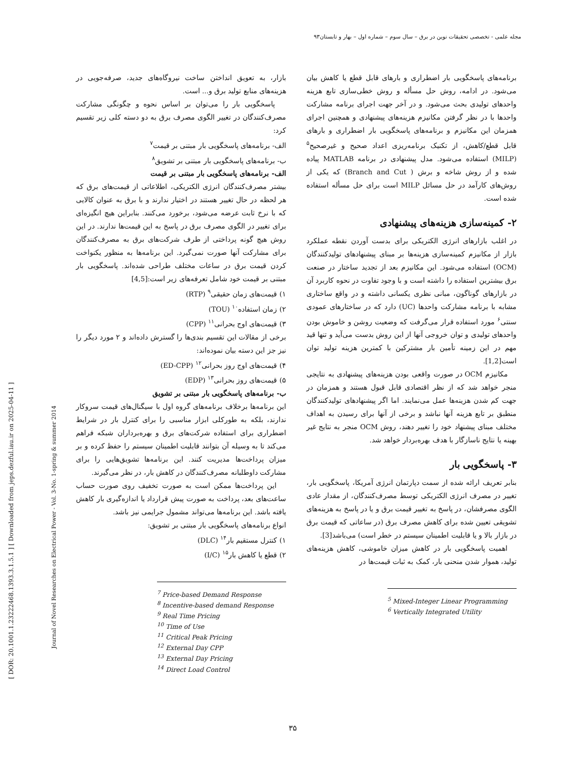مجله علمی - تخصصی تحقیقات نوین در برق – سال سوم – شماره اول – بهار و تابستان۹۳
[ DOR: 20.1001.1.23222468.1393.3.1.5.1 ] [ Downloaded from jeps.dezful.iau.ir on 2025-04-11 ]
Journal of Novel Researches on Electrical Power - Vol. 3-No. 1-spring & summer 2014
برنامه‌های پاسخگویی بار اضطراری و بارهای قابل قطع یا کاهش بیان می‌شود. در ادامه، روش حل مسأله و روش خطی‌سازی تابع هزینه واحدهای تولیدی بحث می‌شود. و در آخر جهت اجرای برنامه مشارکت واحدها با در نظر گرفتن مکانیزم هزینه‌های پیشنهادی و همچنین اجرای همزمان این مکانیزم و برنامه‌های پاسخگویی بار اضطراری و بارهای قابل قطع/کاهش، از تکنیک برنامه‌ریزی اعداد صحیح و غیرصحیح<sup>۵</sup> (MILP) استفاده می‌شود. مدل پیشنهادی در برنامه MATLAB پیاده شده و از روش شاخه و برش ( Branch and Cut) که یکی از روش‌های کارآمد در حل مسائل MILP است برای حل مسأله استفاده شده است.
۲- کمینه‌سازی هزینه‌های پیشنهادی
در اغلب بازارهای انرژی الکتریکی برای بدست آوردن نقطه عملکرد بازار از مکانیزم کمینه‌سازی هزینه‌ها بر مبنای پیشنهادهای تولیدکنندگان (OCM) استفاده می‌شود. این مکانیزم بعد از تجدید ساختار در صنعت برق بیشترین استفاده را داشته است و با وجود تفاوت در نحوه کاربرد آن در بازارهای گوناگون، مبانی نظری یکسانی داشته و در واقع ساختاری مشابه با برنامه مشارکت واحدها (UC) دارد که در ساختارهای عمودی سنتی<sup>۶</sup> مورد استفاده قرار می‌گرفت که وضعیت روشن و خاموش بودن واحدهای تولیدی و توان خروجی آنها از این روش بدست می‌آید و تنها قید مهم در این زمینه تأمین بار مشترکین با کمترین هزینه تولید توان است[1,2].
مکانیزم OCM در صورت واقعی بودن هزینه‌های پیشنهادی به نتایجی منجر خواهد شد که از نظر اقتصادی قابل قبول هستند و همزمان در جهت کم شدن هزینه‌ها عمل می‌نمایند. اما اگر پیشنهادهای تولیدکنندگان منطبق بر تابع هزینه آنها نباشد و برخی از آنها برای رسیدن به اهداف مختلف مبنای پیشنهاد خود را تغییر دهند، روش OCM منجر به نتایج غیر بهینه یا نتایج ناسازگار با هدف بهره‌بردار خواهد شد.
۳- پاسخگویی بار
بنابر تعریف ارائه شده از سمت دپارتمان انرژی آمریکا، پاسخگویی بار، تغییر در مصرف انرژی الکتریکی توسط مصرف‌کنندگان، از مقدار عادی الگوی مصرفشان، در پاسخ به تغییر قیمت برق و یا در پاسخ به هزینه‌های تشویقی تعیین شده برای کاهش مصرف برق (در ساعاتی که قیمت برق در بازار بالا و یا قابلیت اطمینان سیستم در خطر است) می‌باشد[3].
اهمیت پاسخگویی بار در کاهش میزان خاموشی، کاهش هزینه‌های تولید، هموار شدن منحنی بار، کمک به ثبات قیمت‌ها در
<sup>5</sup> Mixed-Integer Linear Programming
<sup>6</sup> Vertically Integrated Utility
بازار، به تعویق انداختن ساخت نیروگاه‌های جدید، صرفه‌جویی در هزینه‌های منابع تولید برق و... است.
پاسخگویی بار را می‌توان بر اساس نحوه و چگونگی مشارکت مصرف‌کنندگان در تغییر الگوی مصرف برق به دو دسته کلی زیر تقسیم کرد:
الف- برنامه‌های پاسخگویی بار مبتنی بر قیمت<sup>۷</sup>
ب- برنامه‌های پاسخگویی بار مبتنی بر تشویق<sup>۸</sup>
الف- برنامه‌های پاسخگویی بار مبتنی بر قیمت
بیشتر مصرف‌کنندگان انرژی الکتریکی، اطلاعاتی از قیمت‌های برق که هر لحظه در حال تغییر هستند در اختیار ندارند و با برق به عنوان کالایی که با نرخ ثابت عرضه می‌شود، برخورد می‌کنند. بنابراین هیچ انگیزه‌ای برای تغییر در الگوی مصرف برق در پاسخ به این قیمت‌ها ندارند. در این روش هیچ گونه پرداختی از طرف شرکت‌های برق به مصرف‌کنندگان برای مشارکت آنها صورت نمی‌گیرد. این برنامه‌ها به منظور یکنواخت کردن قیمت برق در ساعات مختلف طراحی شده‌اند. پاسخگویی بار مبتنی بر قیمت خود شامل تعرفه‌های زیر است:[4,5]
۱) قیمت‌های زمان حقیقی<sup>۹</sup> (RTP)
۲) زمان استفاده<sup>۱۰</sup> (TOU)
۳) قیمت‌های اوج بحرانی<sup>۱۱</sup> (CPP)
برخی از مقالات این تقسیم بندی‌ها را گسترش داده‌اند و ۲ مورد دیگر را نیز جز این دسته بیان نموده‌اند:
۴) قیمت‌های اوج روز بحرانی<sup>۱۲</sup> (ED-CPP)
۵) قیمت‌های روز بحرانی<sup>۱۳</sup> (EDP)
ب- برنامه‌های پاسخگویی بار مبتنی بر تشویق
این برنامه‌ها برخلاف برنامه‌های گروه اول با سیگنال‌های قیمت سروکار ندارند، بلکه به طورکلی ابزار مناسبی را برای کنترل بار در شرایط اضطراری برای استفاده شرکت‌های برق و بهره‌برداران شبکه فراهم می‌کند تا به وسیله آن بتوانند قابلیت اطمینان سیستم را حفظ کرده و بر میزان پرداخت‌ها مدیریت کنند. این برنامه‌ها تشویق‌هایی را برای مشارکت داوطلبانه مصرف‌کنندگان در کاهش بار، در نظر می‌گیرند.
این پرداخت‌ها ممکن است به صورت تخفیف روی صورت حساب ساعت‌های بعد، پرداخت به صورت پیش قرارداد یا اندازه‌گیری بار کاهش یافته باشد. این برنامه‌ها می‌تواند مشمول جرایمی نیز باشد.
انواع برنامه‌های پاسخگویی بار مبتنی بر تشویق:
۱) کنترل مستقیم بار<sup>۱۴</sup> (DLC)
۲) قطع یا کاهش بار<sup>۱۵</sup> (I/C)
<sup>7</sup> Price-based Demand Response
<sup>8</sup> Incentive-based demand Response
<sup>9</sup> Real Time Pricing
<sup>10</sup> Time of Use
<sup>11</sup> Critical Peak Pricing
<sup>12</sup> External Day CPP
<sup>13</sup> External Day Pricing
<sup>14</sup> Direct Load Control
۳۵